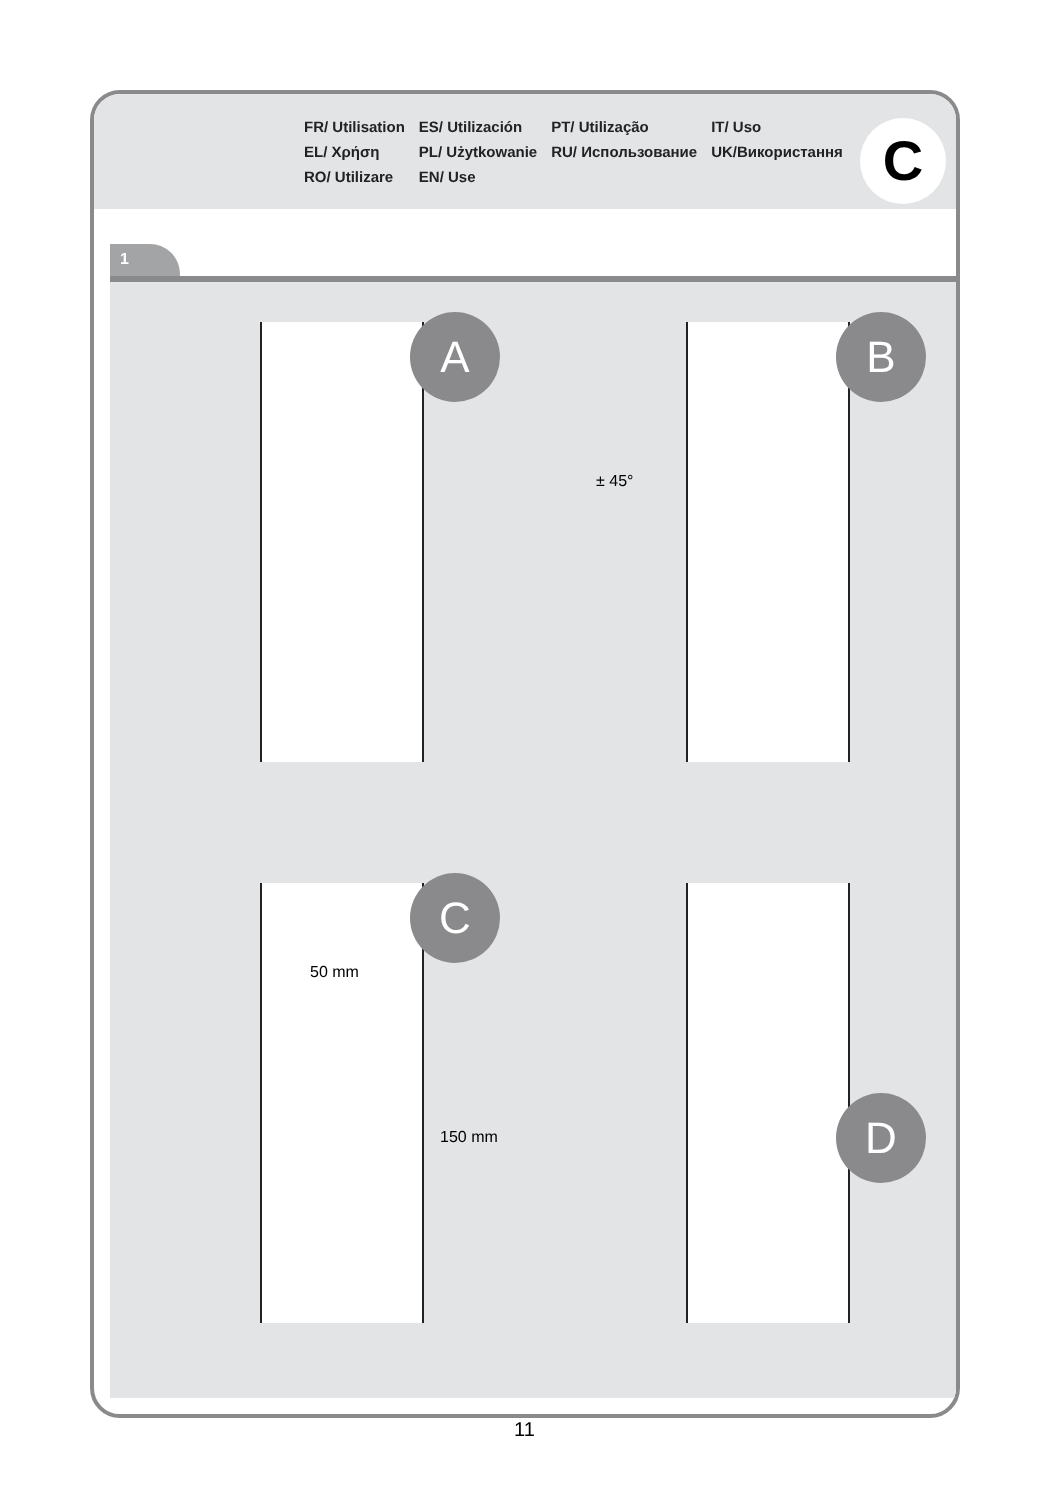FR/ Utilisation
EL/ Χρήση
RO/ Utilizare
ES/ Utilización
PL/ Użytkowanie
EN/ Use
PT/ Utilização
RU/ Использование
IT/ Uso
UK/Використання
C
1
A
B
± 45°
C
50 mm
150 mm
D
11